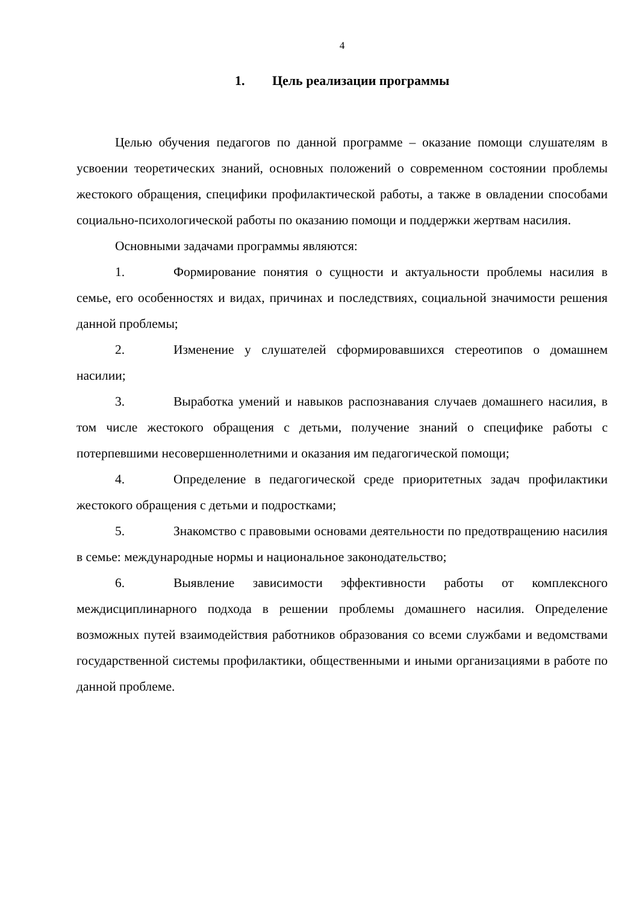4
1. Цель реализации программы
Целью обучения педагогов по данной программе – оказание помощи слушателям в усвоении теоретических знаний, основных положений о современном состоянии проблемы жестокого обращения, специфики профилактической работы, а также в овладении способами социально-психологической работы по оказанию помощи и поддержки жертвам насилия.
Основными задачами программы являются:
1. Формирование понятия о сущности и актуальности проблемы насилия в семье, его особенностях и видах, причинах и последствиях, социальной значимости решения данной проблемы;
2. Изменение у слушателей сформировавшихся стереотипов о домашнем насилии;
3. Выработка умений и навыков распознавания случаев домашнего насилия, в том числе жестокого обращения с детьми, получение знаний о специфике работы с потерпевшими несовершеннолетними и оказания им педагогической помощи;
4. Определение в педагогической среде приоритетных задач профилактики жестокого обращения с детьми и подростками;
5. Знакомство с правовыми основами деятельности по предотвращению насилия в семье: международные нормы и национальное законодательство;
6. Выявление зависимости эффективности работы от комплексного междисциплинарного подхода в решении проблемы домашнего насилия. Определение возможных путей взаимодействия работников образования со всеми службами и ведомствами государственной системы профилактики, общественными и иными организациями в работе по данной проблеме.